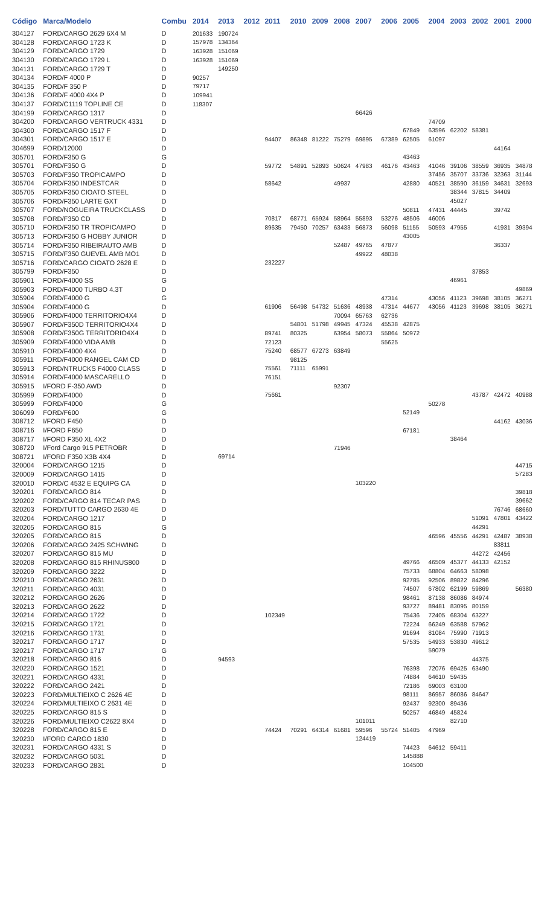| Código | Marca/Modelo | Combu | 2014 | 2013 | 2012 | 2011 | 2010 | 2009 | 2008 | 2007 | 2006 | 2005 | 2004 | 2003 | 2002 | 2001 | 2000 |
| --- | --- | --- | --- | --- | --- | --- | --- | --- | --- | --- | --- | --- | --- | --- | --- | --- | --- |
| 304127 | FORD/CARGO 2629 6X4 M | D | 201633 | 190724 | | | | | | | | | | | | | |
| 304128 | FORD/CARGO 1723 K | D | 157978 | 134364 | | | | | | | | | | | | | |
| 304129 | FORD/CARGO 1729 | D | 163928 | 151069 | | | | | | | | | | | | | |
| 304130 | FORD/CARGO 1729 L | D | 163928 | 151069 | | | | | | | | | | | | | |
| 304131 | FORD/CARGO 1729 T | D | | 149250 | | | | | | | | | | | | | |
| 304134 | FORD/F 4000 P | D | 90257 | | | | | | | | | | | | | | |
| 304135 | FORD/F 350 P | D | 79717 | | | | | | | | | | | | | | |
| 304136 | FORD/F 4000 4X4 P | D | 109941 | | | | | | | | | | | | | | |
| 304137 | FORD/C1119 TOPLINE CE | D | 118307 | | | | | | | | | | | | | | |
| 304199 | FORD/CARGO 1317 | D | | | | | | | | 66426 | | | | | | | |
| 304200 | FORD/CARGO VERTRUCK 4331 | D | | | | | | | | | | | 74709 | | | | |
| 304300 | FORD/CARGO 1517 F | D | | | | | | | | | | 67849 | 63596 | 62202 | 58381 | | |
| 304301 | FORD/CARGO 1517 E | D | | | | 94407 | 86348 | 81222 | 75279 | 69895 | 67389 | 62505 | 61097 | | | | |
| 304699 | FORD/12000 | D | | | | | | | | | | | | | | 44164 | |
| 305701 | FORD/F350 G | G | | | | | | | | | | 43463 | | | | | |
| 305701 | FORD/F350 G | D | | | | 59772 | 54891 | 52893 | 50624 | 47983 | 46176 | 43463 | 41046 | 39106 | 38559 | 36935 | 34878 |
| 305703 | FORD/F350 TROPICAMPO | D | | | | | | | | | | | 37456 | 35707 | 33736 | 32363 | 31144 |
| 305704 | FORD/F350 INDESTCAR | D | | | | 58642 | | | 49937 | | | 42880 | 40521 | 38590 | 36159 | 34631 | 32693 |
| 305705 | FORD/F350 CIOATO STEEL | D | | | | | | | | | | | | 38344 | 37815 | 34409 | |
| 305706 | FORD/F350 LARTE GXT | D | | | | | | | | | | | | 45027 | | | |
| 305707 | FORD/NOGUEIRA TRUCKCLASS | D | | | | | | | | | | 50811 | 47431 | 44445 | | 39742 | |
| 305708 | FORD/F350 CD | D | | | | 70817 | 68771 | 65924 | 58964 | 55893 | 53276 | 48506 | 46006 | | | | |
| 305710 | FORD/F350 TR TROPICAMPO | D | | | | 89635 | 79450 | 70257 | 63433 | 56873 | 56098 | 51155 | 50593 | 47955 | | 41931 | 39394 |
| 305713 | FORD/F350 G HOBBY JUNIOR | D | | | | | | | | | | 43005 | | | | | |
| 305714 | FORD/F350 RIBEIRAUTO AMB | D | | | | | | | 52487 | 49765 | 47877 | | | | | 36337 | |
| 305715 | FORD/F350 GUEVEL AMB MO1 | D | | | | | | | | 49922 | 48038 | | | | | | |
| 305716 | FORD/CARGO CIOATO 2628 E | D | | | | 232227 | | | | | | | | | | | |
| 305799 | FORD/F350 | D | | | | | | | | | | | | | 37853 | | |
| 305901 | FORD/F4000 SS | G | | | | | | | | | | | | 46961 | | | |
| 305903 | FORD/F4000 TURBO 4.3T | D | | | | | | | | | | | | | | | 49869 |
| 305904 | FORD/F4000 G | G | | | | | | | | | 47314 | | 43056 | 41123 | 39698 | 38105 | 36271 |
| 305904 | FORD/F4000 G | D | | | | 61906 | 56498 | 54732 | 51636 | 48938 | 47314 | 44677 | 43056 | 41123 | 39698 | 38105 | 36271 |
| 305906 | FORD/F4000 TERRITORIO4X4 | D | | | | | | | 70094 | 65763 | 62736 | | | | | | |
| 305907 | FORD/F350D TERRITORIO4X4 | D | | | | | 54801 | 51798 | 49945 | 47324 | 45538 | 42875 | | | | | |
| 305908 | FORD/F350G TERRITORIO4X4 | D | | | | 89741 | 80325 | | 63954 | 58073 | 55864 | 50972 | | | | | |
| 305909 | FORD/F4000 VIDA AMB | D | | | | 72123 | | | | | 55625 | | | | | | |
| 305910 | FORD/F4000 4X4 | D | | | | 75240 | 68577 | 67273 | 63849 | | | | | | | | |
| 305911 | FORD/F4000 RANGEL CAM CD | D | | | | | 98125 | | | | | | | | | | |
| 305913 | FORD/NTRUCKS F4000 CLASS | D | | | | 75561 | 71111 | 65991 | | | | | | | | | |
| 305914 | FORD/F4000 MASCARELLO | D | | | | 76151 | | | | | | | | | | | |
| 305915 | I/FORD F-350 AWD | D | | | | | | | 92307 | | | | | | | | |
| 305999 | FORD/F4000 | D | | | | 75661 | | | | | | | | | 43787 | 42472 | 40988 |
| 305999 | FORD/F4000 | G | | | | | | | | | | | 50278 | | | | |
| 306099 | FORD/F600 | G | | | | | | | | | | 52149 | | | | | |
| 308712 | I/FORD F450 | D | | | | | | | | | | | | | | 44162 | 43036 |
| 308716 | I/FORD F650 | D | | | | | | | | | | 67181 | | | | | |
| 308717 | I/FORD F350 XL 4X2 | D | | | | | | | | | | | | 38464 | | | |
| 308720 | I/Ford Cargo 915 PETROBR | D | | | | | | | 71946 | | | | | | | | |
| 308721 | I/FORD F350 X3B 4X4 | D | | 69714 | | | | | | | | | | | | | |
| 320004 | FORD/CARGO 1215 | D | | | | | | | | | | | | | | | 44715 |
| 320009 | FORD/CARGO 1415 | D | | | | | | | | | | | | | | | 57283 |
| 320010 | FORD/C 4532 E EQUIPG CA | D | | | | | | | | 103220 | | | | | | | |
| 320201 | FORD/CARGO 814 | D | | | | | | | | | | | | | | | 39818 |
| 320202 | FORD/CARGO 814 TECAR PAS | D | | | | | | | | | | | | | | | 39662 |
| 320203 | FORD/TUTTO CARGO 2630 4E | D | | | | | | | | | | | | | | 76746 | 68660 |
| 320204 | FORD/CARGO 1217 | D | | | | | | | | | | | | | 51091 | 47801 | 43422 |
| 320205 | FORD/CARGO 815 | G | | | | | | | | | | | | | 44291 | | |
| 320205 | FORD/CARGO 815 | D | | | | | | | | | | | 46596 | 45556 | 44291 | 42487 | 38938 |
| 320206 | FORD/CARGO 2425 SCHWING | D | | | | | | | | | | | | | | 83811 | |
| 320207 | FORD/CARGO 815 MU | D | | | | | | | | | | | | | 44272 | 42456 | |
| 320208 | FORD/CARGO 815 RHINUS800 | D | | | | | | | | | | 49766 | 46509 | 45377 | 44133 | 42152 | |
| 320209 | FORD/CARGO 3222 | D | | | | | | | | | | 75733 | 68804 | 64663 | 58098 | | |
| 320210 | FORD/CARGO 2631 | D | | | | | | | | | | 92785 | 92506 | 89822 | 84296 | | |
| 320211 | FORD/CARGO 4031 | D | | | | | | | | | | 74507 | 67802 | 62199 | 59869 | | 56380 |
| 320212 | FORD/CARGO 2626 | D | | | | | | | | | | 98461 | 87138 | 86086 | 84974 | | |
| 320213 | FORD/CARGO 2622 | D | | | | | | | | | | 93727 | 89481 | 83095 | 80159 | | |
| 320214 | FORD/CARGO 1722 | D | | | | 102349 | | | | | | 75436 | 72405 | 68304 | 63227 | | |
| 320215 | FORD/CARGO 1721 | D | | | | | | | | | | 72224 | 66249 | 63588 | 57962 | | |
| 320216 | FORD/CARGO 1731 | D | | | | | | | | | | 91694 | 81084 | 75990 | 71913 | | |
| 320217 | FORD/CARGO 1717 | D | | | | | | | | | | 57535 | 54933 | 53830 | 49612 | | |
| 320217 | FORD/CARGO 1717 | G | | | | | | | | | | | 59079 | | | | |
| 320218 | FORD/CARGO 816 | D | | 94593 | | | | | | | | | | | 44375 | | |
| 320220 | FORD/CARGO 1521 | D | | | | | | | | | | 76398 | 72076 | 69425 | 63490 | | |
| 320221 | FORD/CARGO 4331 | D | | | | | | | | | | 74884 | 64610 | 59435 | | | |
| 320222 | FORD/CARGO 2421 | D | | | | | | | | | | 72186 | 69003 | 63100 | | | |
| 320223 | FORD/MULTIEIXO C 2626 4E | D | | | | | | | | | | 98111 | 86957 | 86086 | 84647 | | |
| 320224 | FORD/MULTIEIXO C 2631 4E | D | | | | | | | | | | 92437 | 92300 | 89436 | | | |
| 320225 | FORD/CARGO 815 S | D | | | | | | | | | | 50257 | 46849 | 45824 | | | |
| 320226 | FORD/MULTIEIXO C2622 8X4 | D | | | | | | | | 101011 | | | | 82710 | | | |
| 320228 | FORD/CARGO 815 E | D | | | | 74424 | 70291 | 64314 | 61681 | 59596 | 55724 | 51405 | 47969 | | | | |
| 320230 | I/FORD CARGO 1830 | D | | | | | | | | 124419 | | | | | | | |
| 320231 | FORD/CARGO 4331 S | D | | | | | | | | | | 74423 | 64612 | 59411 | | | |
| 320232 | FORD/CARGO 5031 | D | | | | | | | | | | 145888 | | | | | |
| 320233 | FORD/CARGO 2831 | D | | | | | | | | | | 104500 | | | | | |